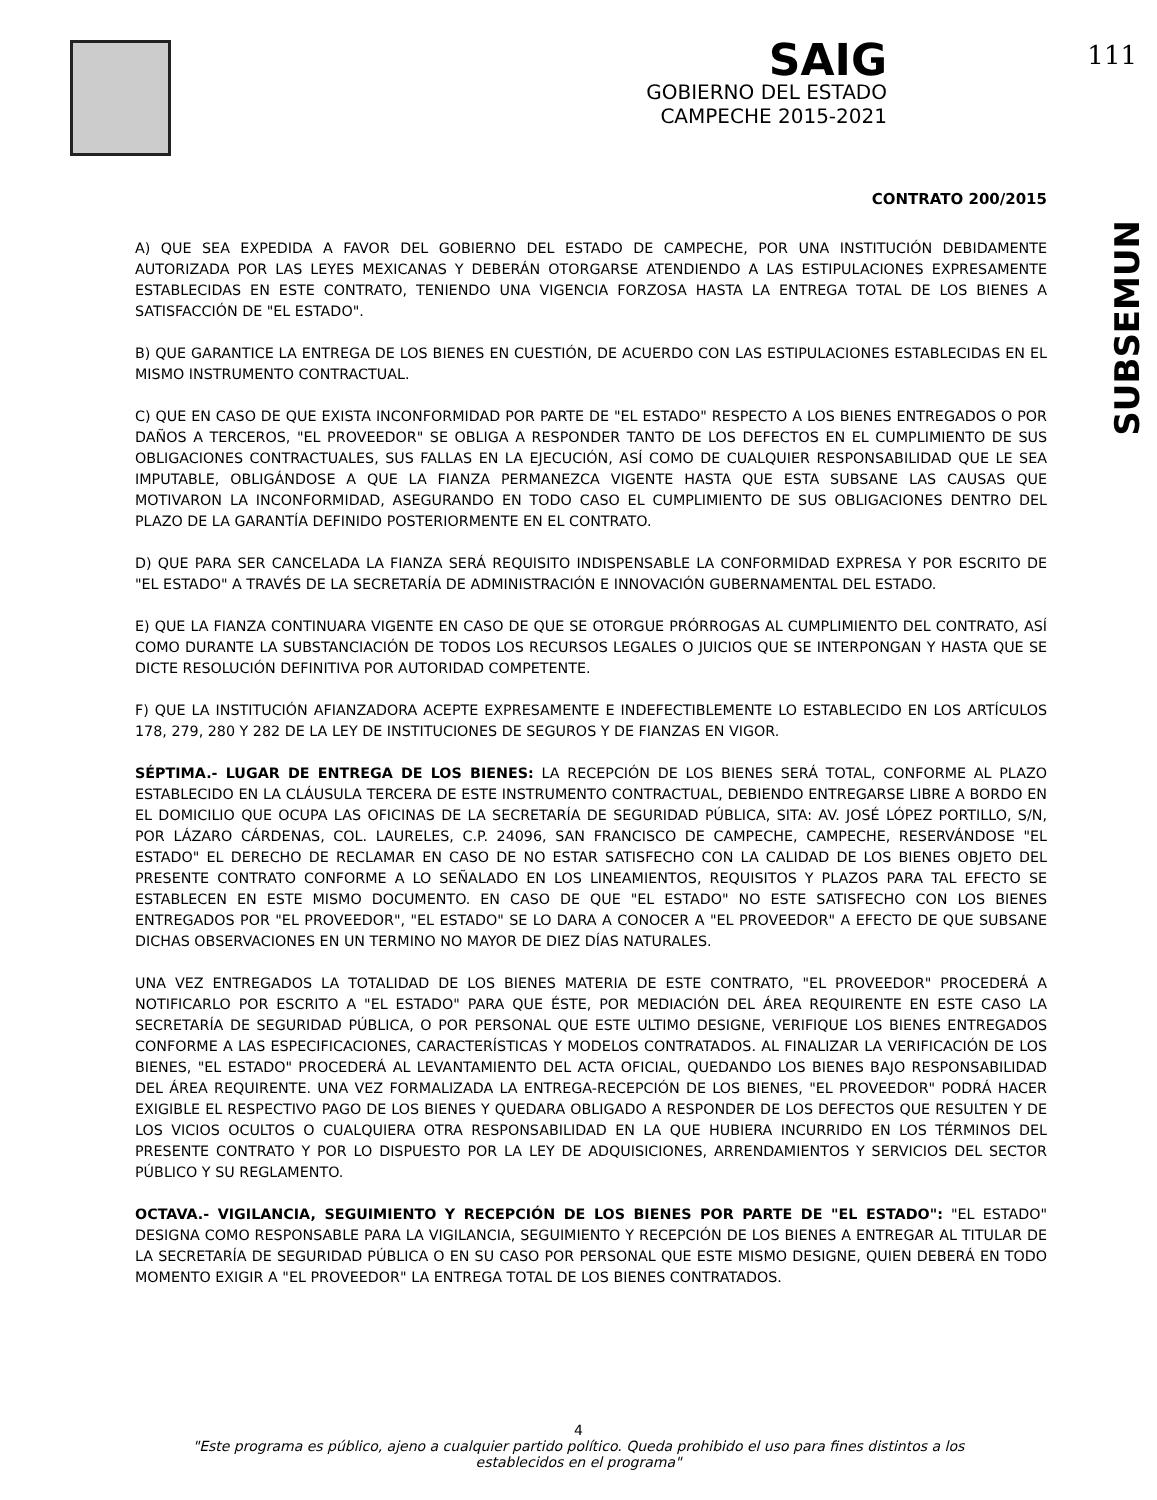SAIG
GOBIERNO DEL ESTADO
CAMPECHE 2015-2021
111
SUBSEMUN
CONTRATO 200/2015
A) QUE SEA EXPEDIDA A FAVOR DEL GOBIERNO DEL ESTADO DE CAMPECHE, POR UNA INSTITUCIÓN DEBIDAMENTE AUTORIZADA POR LAS LEYES MEXICANAS Y DEBERÁN OTORGARSE ATENDIENDO A LAS ESTIPULACIONES EXPRESAMENTE ESTABLECIDAS EN ESTE CONTRATO, TENIENDO UNA VIGENCIA FORZOSA HASTA LA ENTREGA TOTAL DE LOS BIENES A SATISFACCIÓN DE "EL ESTADO".
B) QUE GARANTICE LA ENTREGA DE LOS BIENES EN CUESTIÓN, DE ACUERDO CON LAS ESTIPULACIONES ESTABLECIDAS EN EL MISMO INSTRUMENTO CONTRACTUAL.
C) QUE EN CASO DE QUE EXISTA INCONFORMIDAD POR PARTE DE "EL ESTADO" RESPECTO A LOS BIENES ENTREGADOS O POR DAÑOS A TERCEROS, "EL PROVEEDOR" SE OBLIGA A RESPONDER TANTO DE LOS DEFECTOS EN EL CUMPLIMIENTO DE SUS OBLIGACIONES CONTRACTUALES, SUS FALLAS EN LA EJECUCIÓN, ASÍ COMO DE CUALQUIER RESPONSABILIDAD QUE LE SEA IMPUTABLE, OBLIGÁNDOSE A QUE LA FIANZA PERMANEZCA VIGENTE HASTA QUE ESTA SUBSANE LAS CAUSAS QUE MOTIVARON LA INCONFORMIDAD, ASEGURANDO EN TODO CASO EL CUMPLIMIENTO DE SUS OBLIGACIONES DENTRO DEL PLAZO DE LA GARANTÍA DEFINIDO POSTERIORMENTE EN EL CONTRATO.
D) QUE PARA SER CANCELADA LA FIANZA SERÁ REQUISITO INDISPENSABLE LA CONFORMIDAD EXPRESA Y POR ESCRITO DE "EL ESTADO" A TRAVÉS DE LA SECRETARÍA DE ADMINISTRACIÓN E INNOVACIÓN GUBERNAMENTAL DEL ESTADO.
E) QUE LA FIANZA CONTINUARA VIGENTE EN CASO DE QUE SE OTORGUE PRÓRROGAS AL CUMPLIMIENTO DEL CONTRATO, ASÍ COMO DURANTE LA SUBSTANCIACIÓN DE TODOS LOS RECURSOS LEGALES O JUICIOS QUE SE INTERPONGAN Y HASTA QUE SE DICTE RESOLUCIÓN DEFINITIVA POR AUTORIDAD COMPETENTE.
F) QUE LA INSTITUCIÓN AFIANZADORA ACEPTE EXPRESAMENTE E INDEFECTIBLEMENTE LO ESTABLECIDO EN LOS ARTÍCULOS 178, 279, 280 Y 282 DE LA LEY DE INSTITUCIONES DE SEGUROS Y DE FIANZAS EN VIGOR.
SÉPTIMA.- LUGAR DE ENTREGA DE LOS BIENES: LA RECEPCIÓN DE LOS BIENES SERÁ TOTAL, CONFORME AL PLAZO ESTABLECIDO EN LA CLÁUSULA TERCERA DE ESTE INSTRUMENTO CONTRACTUAL, DEBIENDO ENTREGARSE LIBRE A BORDO EN EL DOMICILIO QUE OCUPA LAS OFICINAS DE LA SECRETARÍA DE SEGURIDAD PÚBLICA, SITA: AV. JOSÉ LÓPEZ PORTILLO, S/N, POR LÁZARO CÁRDENAS, COL. LAURELES, C.P. 24096, SAN FRANCISCO DE CAMPECHE, CAMPECHE, RESERVÁNDOSE "EL ESTADO" EL DERECHO DE RECLAMAR EN CASO DE NO ESTAR SATISFECHO CON LA CALIDAD DE LOS BIENES OBJETO DEL PRESENTE CONTRATO CONFORME A LO SEÑALADO EN LOS LINEAMIENTOS, REQUISITOS Y PLAZOS PARA TAL EFECTO SE ESTABLECEN EN ESTE MISMO DOCUMENTO. EN CASO DE QUE "EL ESTADO" NO ESTE SATISFECHO CON LOS BIENES ENTREGADOS POR "EL PROVEEDOR", "EL ESTADO" SE LO DARA A CONOCER A "EL PROVEEDOR" A EFECTO DE QUE SUBSANE DICHAS OBSERVACIONES EN UN TERMINO NO MAYOR DE DIEZ DÍAS NATURALES.
UNA VEZ ENTREGADOS LA TOTALIDAD DE LOS BIENES MATERIA DE ESTE CONTRATO, "EL PROVEEDOR" PROCEDERÁ A NOTIFICARLO POR ESCRITO A "EL ESTADO" PARA QUE ÉSTE, POR MEDIACIÓN DEL ÁREA REQUIRENTE EN ESTE CASO LA SECRETARÍA DE SEGURIDAD PÚBLICA, O POR PERSONAL QUE ESTE ULTIMO DESIGNE, VERIFIQUE LOS BIENES ENTREGADOS CONFORME A LAS ESPECIFICACIONES, CARACTERÍSTICAS Y MODELOS CONTRATADOS. AL FINALIZAR LA VERIFICACIÓN DE LOS BIENES, "EL ESTADO" PROCEDERÁ AL LEVANTAMIENTO DEL ACTA OFICIAL, QUEDANDO LOS BIENES BAJO RESPONSABILIDAD DEL ÁREA REQUIRENTE. UNA VEZ FORMALIZADA LA ENTREGA-RECEPCIÓN DE LOS BIENES, "EL PROVEEDOR" PODRÁ HACER EXIGIBLE EL RESPECTIVO PAGO DE LOS BIENES Y QUEDARA OBLIGADO A RESPONDER DE LOS DEFECTOS QUE RESULTEN Y DE LOS VICIOS OCULTOS O CUALQUIERA OTRA RESPONSABILIDAD EN LA QUE HUBIERA INCURRIDO EN LOS TÉRMINOS DEL PRESENTE CONTRATO Y POR LO DISPUESTO POR LA LEY DE ADQUISICIONES, ARRENDAMIENTOS Y SERVICIOS DEL SECTOR PÚBLICO Y SU REGLAMENTO.
OCTAVA.- VIGILANCIA, SEGUIMIENTO Y RECEPCIÓN DE LOS BIENES POR PARTE DE "EL ESTADO": "EL ESTADO" DESIGNA COMO RESPONSABLE PARA LA VIGILANCIA, SEGUIMIENTO Y RECEPCIÓN DE LOS BIENES A ENTREGAR AL TITULAR DE LA SECRETARÍA DE SEGURIDAD PÚBLICA O EN SU CASO POR PERSONAL QUE ESTE MISMO DESIGNE, QUIEN DEBERÁ EN TODO MOMENTO EXIGIR A "EL PROVEEDOR" LA ENTREGA TOTAL DE LOS BIENES CONTRATADOS.
4
"Este programa es público, ajeno a cualquier partido político. Queda prohibido el uso para fines distintos a los establecidos en el programa"